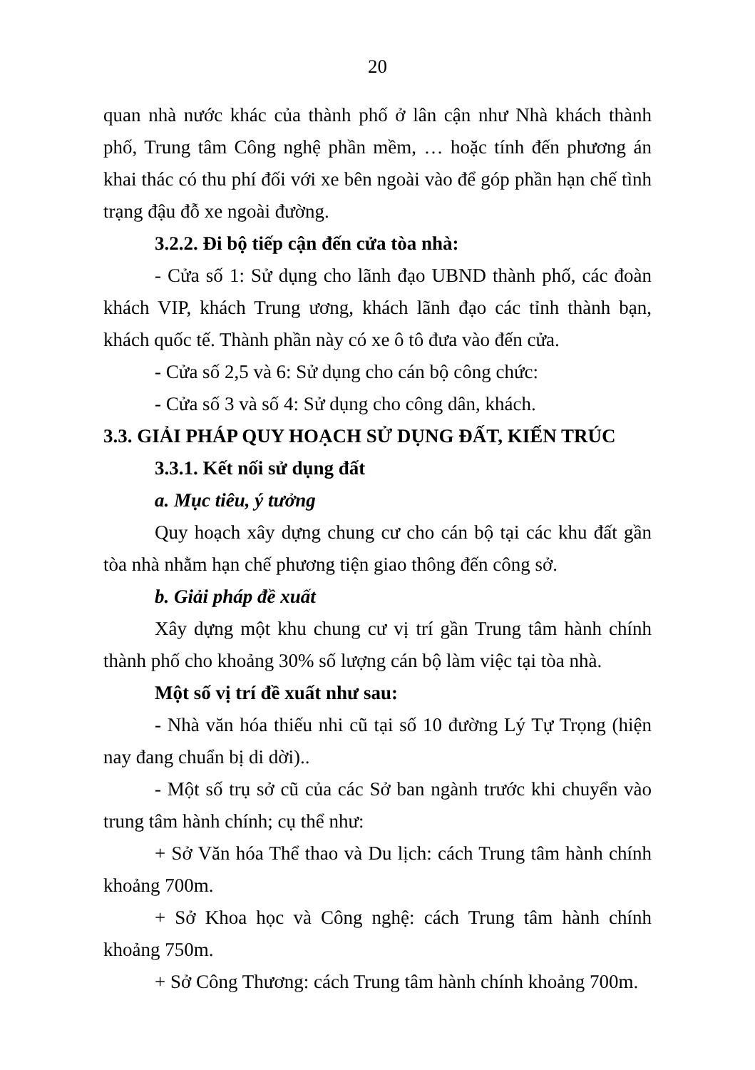20
quan nhà nước khác của thành phố ở lân cận như Nhà khách thành phố, Trung tâm Công nghệ phần mềm, … hoặc tính đến phương án khai thác có thu phí đối với xe bên ngoài vào để góp phần hạn chế tình trạng đậu đỗ xe ngoài đường.
3.2.2. Đi bộ tiếp cận đến cửa tòa nhà:
- Cửa số 1: Sử dụng cho lãnh đạo UBND thành phố, các đoàn khách VIP, khách Trung ương, khách lãnh đạo các tỉnh thành bạn, khách quốc tế. Thành phần này có xe ô tô đưa vào đến cửa.
- Cửa số 2,5 và 6: Sử dụng cho cán bộ công chức:
- Cửa số 3 và số 4: Sử dụng cho công dân, khách.
3.3. GIẢI PHÁP QUY HOẠCH SỬ DỤNG ĐẤT, KIẾN TRÚC
3.3.1. Kết nối sử dụng đất
a. Mục tiêu, ý tưởng
Quy hoạch xây dựng chung cư cho cán bộ tại các khu đất gần tòa nhà nhằm hạn chế phương tiện giao thông đến công sở.
b. Giải pháp đề xuất
Xây dựng một khu chung cư vị trí gần Trung tâm hành chính thành phố cho khoảng 30% số lượng cán bộ làm việc tại tòa nhà.
Một số vị trí đề xuất như sau:
- Nhà văn hóa thiếu nhi cũ tại số 10 đường Lý Tự Trọng (hiện nay đang chuẩn bị di dời)..
- Một số trụ sở cũ của các Sở ban ngành trước khi chuyển vào trung tâm hành chính; cụ thể như:
+ Sở Văn hóa Thể thao và Du lịch: cách Trung tâm hành chính khoảng 700m.
+ Sở Khoa học và Công nghệ: cách Trung tâm hành chính khoảng 750m.
+ Sở Công Thương: cách Trung tâm hành chính khoảng 700m.